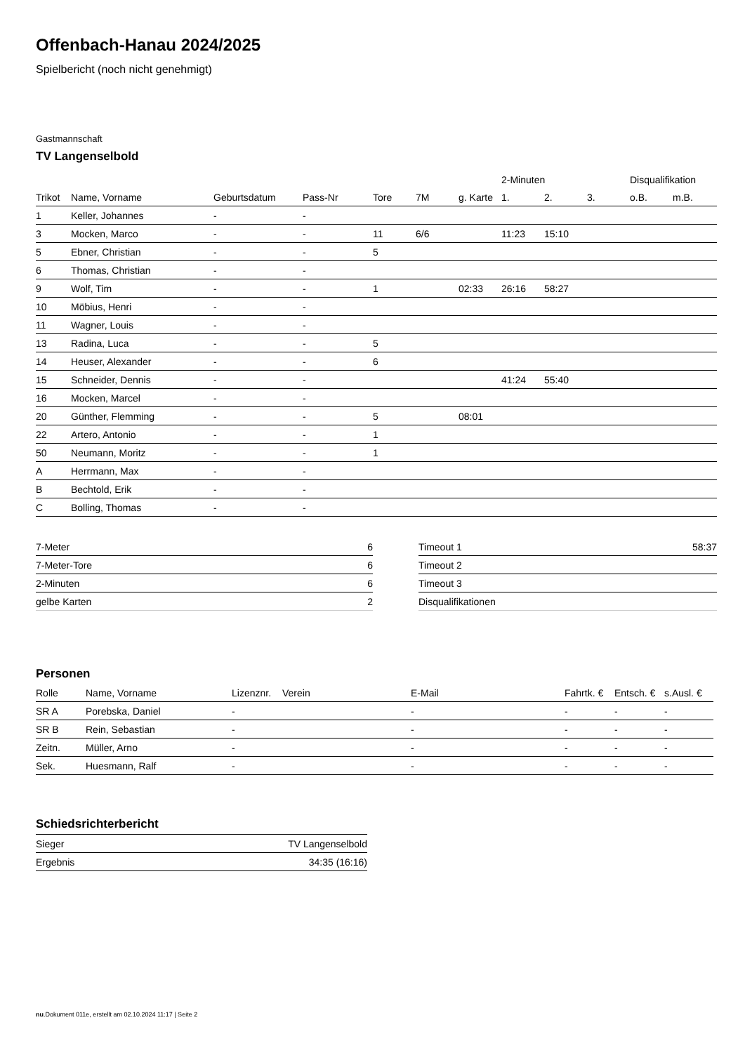Offenbach-Hanau 2024/2025
Spielbericht (noch nicht genehmigt)
Gastmannschaft
TV Langenselbold
| | | | | | | | 2-Minuten | | | Disqualifikation | |
| --- | --- | --- | --- | --- | --- | --- | --- | --- | --- | --- | --- |
| Trikot | Name, Vorname | Geburtsdatum | Pass-Nr | Tore | 7M | g. Karte | 1. | 2. | 3. | o.B. | m.B. |
| 1 | Keller, Johannes | - | - | | | | | | | | |
| 3 | Mocken, Marco | - | - | 11 | 6/6 | | 11:23 | 15:10 | | | |
| 5 | Ebner, Christian | - | - | 5 | | | | | | | |
| 6 | Thomas, Christian | - | - | | | | | | | | |
| 9 | Wolf, Tim | - | - | 1 | | 02:33 | 26:16 | 58:27 | | | |
| 10 | Möbius, Henri | - | - | | | | | | | | |
| 11 | Wagner, Louis | - | - | | | | | | | | |
| 13 | Radina, Luca | - | - | 5 | | | | | | | |
| 14 | Heuser, Alexander | - | - | 6 | | | | | | | |
| 15 | Schneider, Dennis | - | - | | | | 41:24 | 55:40 | | | |
| 16 | Mocken, Marcel | - | - | | | | | | | | |
| 20 | Günther, Flemming | - | - | 5 | | 08:01 | | | | | |
| 22 | Artero, Antonio | - | - | 1 | | | | | | | |
| 50 | Neumann, Moritz | - | - | 1 | | | | | | | |
| A | Herrmann, Max | - | - | | | | | | | | |
| B | Bechtold, Erik | - | - | | | | | | | | |
| C | Bolling, Thomas | - | - | | | | | | | | |
| 7-Meter | 6 |
| 7-Meter-Tore | 6 |
| 2-Minuten | 6 |
| gelbe Karten | 2 |
| Timeout 1 | 58:37 |
| Timeout 2 | |
| Timeout 3 | |
| Disqualifikationen | |
Personen
| Rolle | Name, Vorname | Lizenznr. | Verein | E-Mail | Fahrtk. € | Entsch. € | s.Ausl. € |
| --- | --- | --- | --- | --- | --- | --- | --- |
| SR A | Porebska, Daniel | - | | - | - | - | - |
| SR B | Rein, Sebastian | - | | - | - | - | - |
| Zeitn. | Müller, Arno | - | | - | - | - | - |
| Sek. | Huesmann, Ralf | - | | - | - | - | - |
Schiedsrichterbericht
| Sieger | TV Langenselbold |
| Ergebnis | 34:35 (16:16) |
nu.Dokument 011e, erstellt am 02.10.2024 11:17 | Seite 2